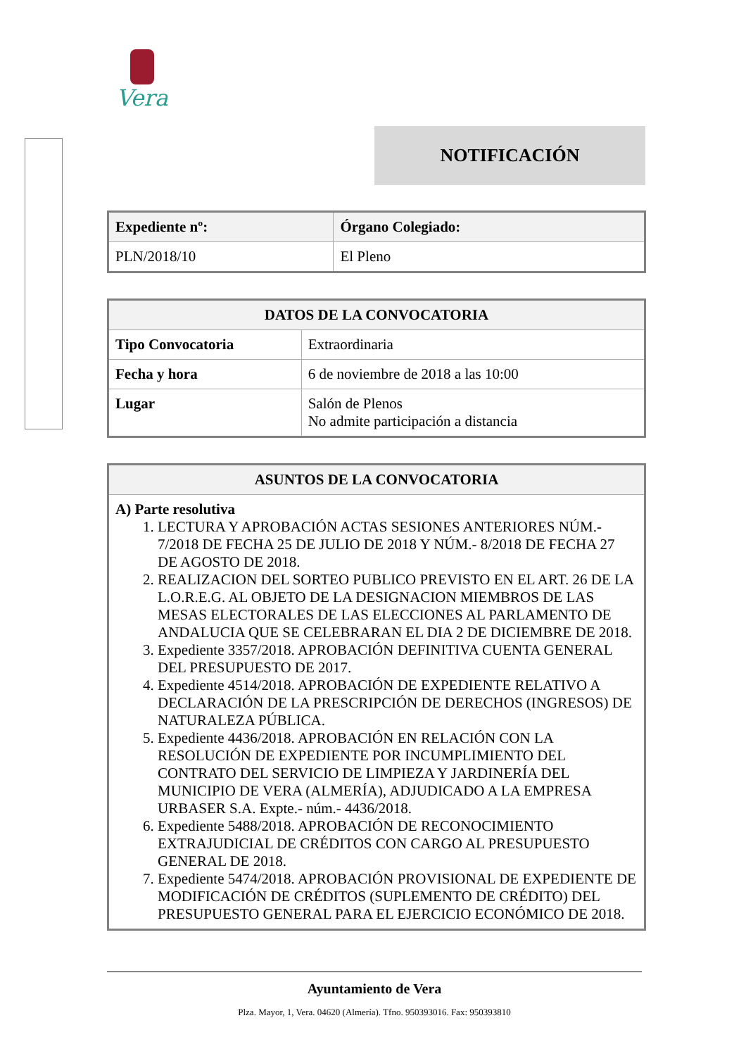Vera
NOTIFICACIÓN
| Expediente nº: | Órgano Colegiado: |
| --- | --- |
| PLN/2018/10 | El Pleno |
| DATOS DE LA CONVOCATORIA | |
| --- | --- |
| Tipo Convocatoria | Extraordinaria |
| Fecha y hora | 6 de noviembre de 2018 a las 10:00 |
| Lugar | Salón de Plenos No admite participación a distancia |
| ASUNTOS DE LA CONVOCATORIA |
| --- |
| A) Parte resolutiva 1. LECTURA Y APROBACIÓN ACTAS SESIONES ANTERIORES NÚM.- 7/2018 DE FECHA 25 DE JULIO DE 2018 Y NÚM.- 8/2018 DE FECHA 27 DE AGOSTO DE 2018. 2. REALIZACION DEL SORTEO PUBLICO PREVISTO EN EL ART. 26 DE LA L.O.R.E.G. AL OBJETO DE LA DESIGNACION MIEMBROS DE LAS MESAS ELECTORALES DE LAS ELECCIONES AL PARLAMENTO DE ANDALUCIA QUE SE CELEBRARAN EL DIA 2 DE DICIEMBRE DE 2018. 3. Expediente 3357/2018. APROBACIÓN DEFINITIVA CUENTA GENERAL DEL PRESUPUESTO DE 2017. 4. Expediente 4514/2018. APROBACIÓN DE EXPEDIENTE RELATIVO A DECLARACIÓN DE LA PRESCRIPCIÓN DE DERECHOS (INGRESOS) DE NATURALEZA PÚBLICA. 5. Expediente 4436/2018. APROBACIÓN EN RELACIÓN CON LA RESOLUCIÓN DE EXPEDIENTE POR INCUMPLIMIENTO DEL CONTRATO DEL SERVICIO DE LIMPIEZA Y JARDINERÍA DEL MUNICIPIO DE VERA (ALMERÍA), ADJUDICADO A LA EMPRESA URBASER S.A. Expte.- núm.- 4436/2018. 6. Expediente 5488/2018. APROBACIÓN DE RECONOCIMIENTO EXTRAJUDICIAL DE CRÉDITOS CON CARGO AL PRESUPUESTO GENERAL DE 2018. 7. Expediente 5474/2018. APROBACIÓN PROVISIONAL DE EXPEDIENTE DE MODIFICACIÓN DE CRÉDITOS (SUPLEMENTO DE CRÉDITO) DEL PRESUPUESTO GENERAL PARA EL EJERCICIO ECONÓMICO DE 2018. |
Ayuntamiento de Vera
Plza. Mayor, 1, Vera. 04620 (Almería). Tfno. 950393016. Fax: 950393810